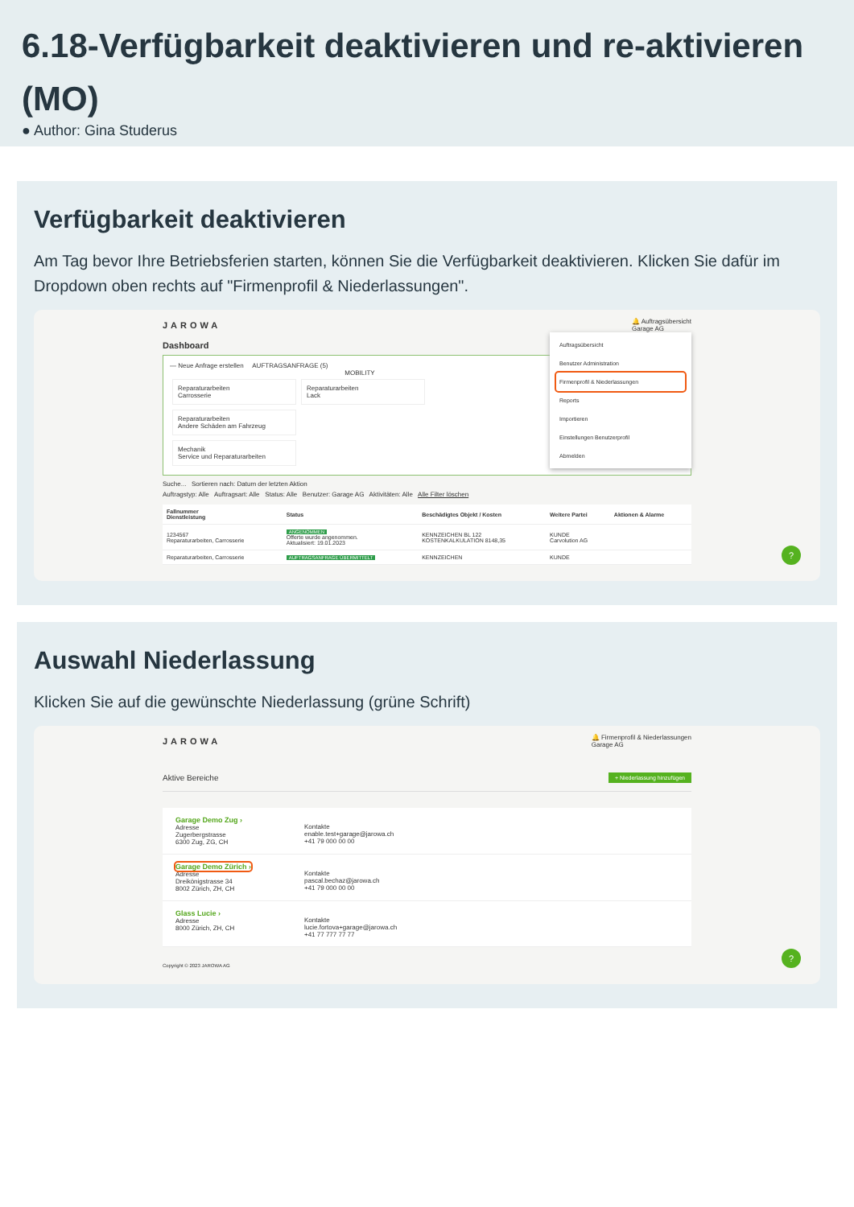6.18-Verfügbarkeit deaktivieren und re-aktivieren (MO)
● Author: Gina Studerus
Verfügbarkeit deaktivieren
Am Tag bevor Ihre Betriebsferien starten, können Sie die Verfügbarkeit deaktivieren. Klicken Sie dafür im Dropdown oben rechts auf "Firmenprofil & Niederlassungen".
JAROWA 🔔 Auftragsübersicht
Garage AG
Auftragsübersicht
Benutzer Administration
Firmenprofil & Niederlassungen
Reports
Importieren
Einstellungen Benutzerprofil
Abmelden
Dashboard
— Neue Anfrage erstellen AUFTRAGSANFRAGE (5)
MOBILITY
Reparaturarbeiten
Carrosserie Reparaturarbeiten
Lack Reparaturarbeiten
Andere Schäden am Fahrzeug
Mechanik
Service und Reparaturarbeiten
Suche... Sortieren nach: Datum der letzten Aktion
Auftragstyp: Alle Auftragsart: Alle Status: Alle Benutzer: Garage AG Aktivitäten: Alle Alle Filter löschen
| Fallnummer Dienstleistung | Status | Beschädigtes Objekt / Kosten | Weitere Partei | Aktionen & Alarme |
| --- | --- | --- | --- | --- |
| 1234567 Reparaturarbeiten, Carrosserie | ANGENOMMEN Offerte wurde angenommen. Aktualisiert: 19.01.2023 | KENNZEICHEN BL 122 KOSTENKALKULATION 8148,35 | KUNDE Carvolution AG | |
| Reparaturarbeiten, Carrosserie | AUFTRAGSANFRAGE ÜBERMITTELT | KENNZEICHEN | KUNDE | |
?
Auswahl Niederlassung
Klicken Sie auf die gewünschte Niederlassung (grüne Schrift)
JAROWA 🔔 Firmenprofil & Niederlassungen
Garage AG
Aktive Bereiche + Niederlassung hinzufügen
Garage Demo Zug ›
Adresse
Zugerbergstrasse
6300 Zug, ZG, CH
Kontakte
enable.test+garage@jarowa.ch
+41 79 000 00 00
Garage Demo Zürich ›
Adresse
Dreikönigstrasse 34
8002 Zürich, ZH, CH
Kontakte
pascal.bechaz@jarowa.ch
+41 79 000 00 00
Glass Lucie ›
Adresse
8000 Zürich, ZH, CH
Kontakte
lucie.fortova+garage@jarowa.ch
+41 77 777 77 77
Copyright © 2023 JAROWA AG
?